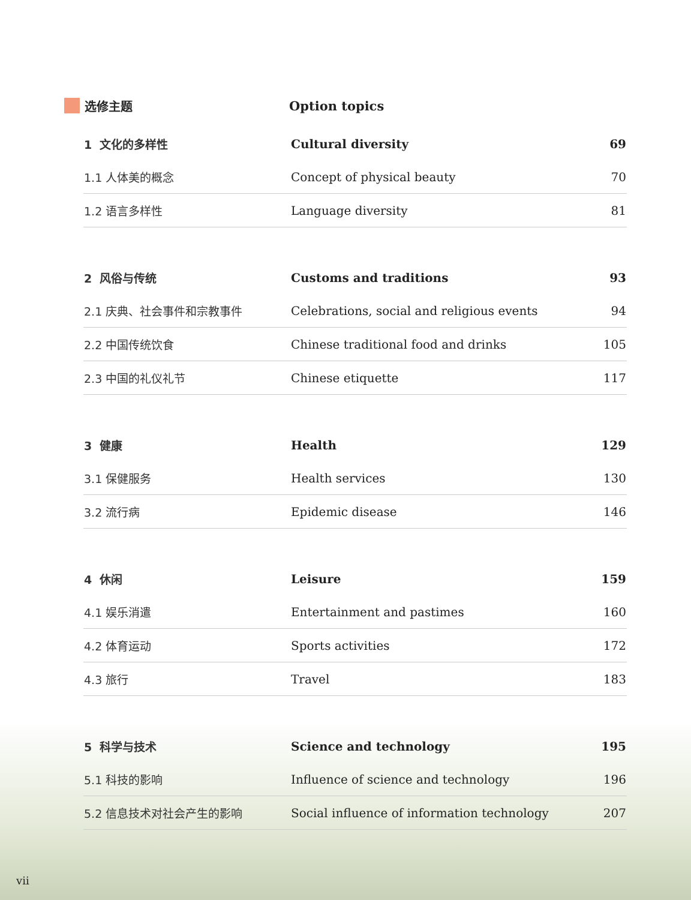选修主题 Option topics
| 1 文化的多样性 | Cultural diversity | 69 |
| 1.1 人体美的概念 | Concept of physical beauty | 70 |
| 1.2 语言多样性 | Language diversity | 81 |
| 2 风俗与传统 | Customs and traditions | 93 |
| 2.1 庆典、社会事件和宗教事件 | Celebrations, social and religious events | 94 |
| 2.2 中国传统饮食 | Chinese traditional food and drinks | 105 |
| 2.3 中国的礼仪礼节 | Chinese etiquette | 117 |
| 3 健康 | Health | 129 |
| 3.1 保健服务 | Health services | 130 |
| 3.2 流行病 | Epidemic disease | 146 |
| 4 休闲 | Leisure | 159 |
| 4.1 娱乐消遣 | Entertainment and pastimes | 160 |
| 4.2 体育运动 | Sports activities | 172 |
| 4.3 旅行 | Travel | 183 |
| 5 科学与技术 | Science and technology | 195 |
| 5.1 科技的影响 | Influence of science and technology | 196 |
| 5.2 信息技术对社会产生的影响 | Social influence of information technology | 207 |
vii